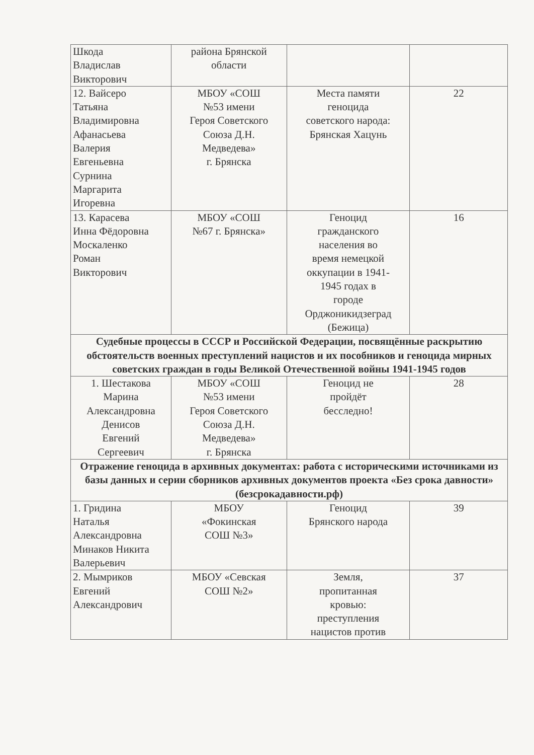| Шкода Владислав Викторович | района Брянской области | | |
| 12. Вайсеро Татьяна Владимировна Афанасьева Валерия Евгеньевна Сурнина Маргарита Игоревна | МБОУ «СОШ №53 имени Героя Советского Союза Д.Н. Медведева» г. Брянска | Места памяти геноцида советского народа: Брянская Хацунь | 22 |
| 13. Карасева Инна Фёдоровна Москаленко Роман Викторович | МБОУ «СОШ №67 г. Брянска» | Геноцид гражданского населения во время немецкой оккупации в 1941- 1945 годах в городе Орджоникидзеград (Бежица) | 16 |
| Судебные процессы в СССР и Российской Федерации, посвящённые раскрытию обстоятельств военных преступлений нацистов и их пособников и геноцида мирных советских граждан в годы Великой Отечественной войны 1941-1945 годов | | | |
| 1. Шестакова Марина Александровна Денисов Евгений Сергеевич | МБОУ «СОШ №53 имени Героя Советского Союза Д.Н. Медведева» г. Брянска | Геноцид не пройдёт бесследно! | 28 |
| Отражение геноцида в архивных документах: работа с историческими источниками из базы данных и серии сборников архивных документов проекта «Без срока давности» (безсрокадавности.рф) | | | |
| 1. Гридина Наталья Александровна Минаков Никита Валерьевич | МБОУ «Фокинская СОШ №3» | Геноцид Брянского народа | 39 |
| 2. Мымриков Евгений Александрович | МБОУ «Севская СОШ №2» | Земля, пропитанная кровью: преступления нацистов против | 37 |